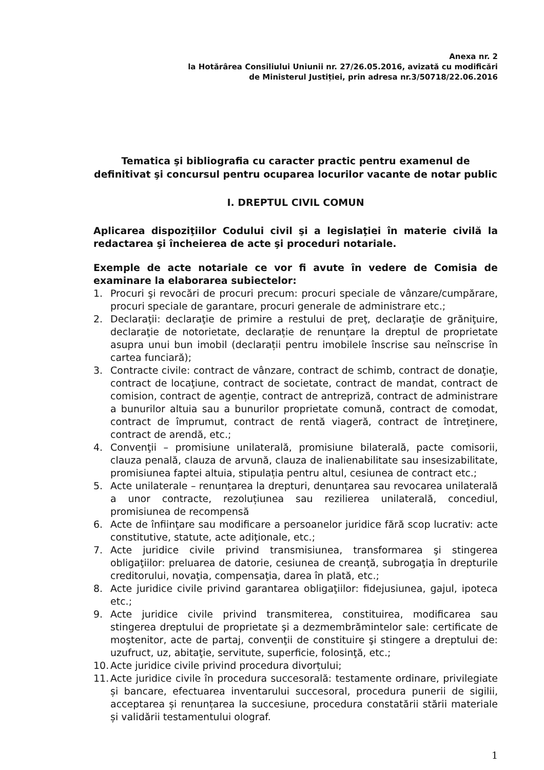Anexa nr. 2
la Hotărârea Consiliului Uniunii nr. 27/26.05.2016, avizată cu modificări
de Ministerul Justiției, prin adresa nr.3/50718/22.06.2016
Tematica şi bibliografia cu caracter practic pentru examenul de definitivat şi concursul pentru ocuparea locurilor vacante de notar public
I. DREPTUL CIVIL COMUN
Aplicarea dispoziţiilor Codului civil şi a legislaţiei în materie civilă la redactarea şi încheierea de acte şi proceduri notariale.
Exemple de acte notariale ce vor fi avute în vedere de Comisia de examinare la elaborarea subiectelor:
1. Procuri şi revocări de procuri precum: procuri speciale de vânzare/cumpărare, procuri speciale de garantare, procuri generale de administrare etc.;
2. Declaraţii: declaraţie de primire a restului de preţ, declaraţie de grăniţuire, declaraţie de notorietate, declarație de renunțare la dreptul de proprietate asupra unui bun imobil (declarații pentru imobilele înscrise sau neînscrise în cartea funciară);
3. Contracte civile: contract de vânzare, contract de schimb, contract de donaţie, contract de locaţiune, contract de societate, contract de mandat, contract de comision, contract de agenție, contract de antrepriză, contract de administrare a bunurilor altuia sau a bunurilor proprietate comună, contract de comodat, contract de împrumut, contract de rentă viageră, contract de întreţinere, contract de arendă, etc.;
4. Convenţii – promisiune unilaterală, promisiune bilaterală, pacte comisorii, clauza penală, clauza de arvună, clauza de inalienabilitate sau insesizabilitate, promisiunea faptei altuia, stipulația pentru altul, cesiunea de contract etc.;
5. Acte unilaterale – renunțarea la drepturi, denunțarea sau revocarea unilaterală a unor contracte, rezoluțiunea sau rezilierea unilaterală, concediul, promisiunea de recompensă
6. Acte de înfiinţare sau modificare a persoanelor juridice fără scop lucrativ: acte constitutive, statute, acte adiţionale, etc.;
7. Acte juridice civile privind transmisiunea, transformarea şi stingerea obligaţiilor: preluarea de datorie, cesiunea de creanţă, subrogaţia în drepturile creditorului, novaţia, compensaţia, darea în plată, etc.;
8. Acte juridice civile privind garantarea obligaţiilor: fidejusiunea, gajul, ipoteca etc.;
9. Acte juridice civile privind transmiterea, constituirea, modificarea sau stingerea dreptului de proprietate şi a dezmembrămintelor sale: certificate de moştenitor, acte de partaj, convenţii de constituire şi stingere a dreptului de: uzufruct, uz, abitaţie, servitute, superficie, folosinţă, etc.;
10. Acte juridice civile privind procedura divorțului;
11. Acte juridice civile în procedura succesorală: testamente ordinare, privilegiate și bancare, efectuarea inventarului succesoral, procedura punerii de sigilii, acceptarea și renunțarea la succesiune, procedura constatării stării materiale și validării testamentului olograf.
1